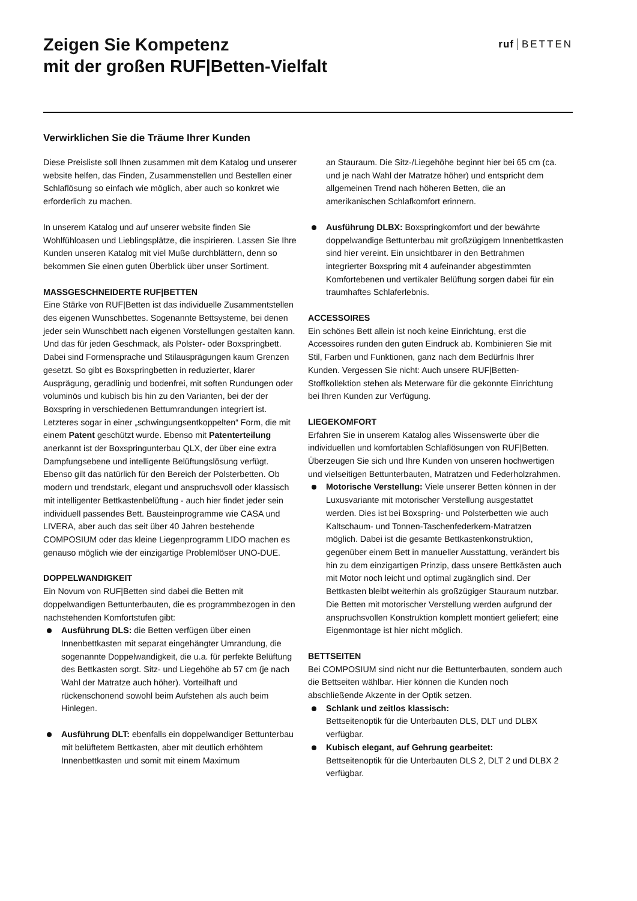Zeigen Sie Kompetenz
mit der großen RUF|Betten-Vielfalt
ruf BETTEN
Verwirklichen Sie die Träume Ihrer Kunden
Diese Preisliste soll Ihnen zusammen mit dem Katalog und unserer website helfen, das Finden, Zusammenstellen und Bestellen einer Schlaflösung so einfach wie möglich, aber auch so konkret wie erforderlich zu machen.
In unserem Katalog und auf unserer website finden Sie Wohlfühloasen und Lieblingsplätze, die inspirieren. Lassen Sie Ihre Kunden unseren Katalog mit viel Muße durchblättern, denn so bekommen Sie einen guten Überblick über unser Sortiment.
MASSGESCHNEIDERTE RUF|BETTEN
Eine Stärke von RUF|Betten ist das individuelle Zusammentstellen des eigenen Wunschbettes. Sogenannte Bettsysteme, bei denen jeder sein Wunschbett nach eigenen Vorstellungen gestalten kann. Und das für jeden Geschmack, als Polster- oder Boxspringbett. Dabei sind Formensprache und Stilausprägungen kaum Grenzen gesetzt. So gibt es Boxspringbetten in reduzierter, klarer Ausprägung, geradlinig und bodenfrei, mit soften Rundungen oder voluminös und kubisch bis hin zu den Varianten, bei der der Boxspring in verschiedenen Bettumrandungen integriert ist. Letzteres sogar in einer „schwingungsentkoppelten“ Form, die mit einem Patent geschützt wurde. Ebenso mit Patenterteilung anerkannt ist der Boxspringunterbau QLX, der über eine extra Dampfungsebene und intelligente Belüftungslösung verfügt.
Ebenso gilt das natürlich für den Bereich der Polsterbetten. Ob modern und trendstark, elegant und anspruchsvoll oder klassisch mit intelligenter Bettkastenbelüftung - auch hier findet jeder sein individuell passendes Bett. Bausteinprogramme wie CASA und LIVERA, aber auch das seit über 40 Jahren bestehende COMPOSIUM oder das kleine Liegenprogramm LIDO machen es genauso möglich wie der einzigartige Problemlöser UNO-DUE.
DOPPELWANDIGKEIT
Ein Novum von RUF|Betten sind dabei die Betten mit doppelwandigen Bettunterbauten, die es programmbezogen in den nachstehenden Komfortstufen gibt:
Ausführung DLS: die Betten verfügen über einen Innenbettkasten mit separat eingehängter Umrandung, die sogenannte Doppelwandigkeit, die u.a. für perfekte Belüftung des Bettkasten sorgt. Sitz- und Liegehöhe ab 57 cm (je nach Wahl der Matratze auch höher). Vorteilhaft und rückenschonend sowohl beim Aufstehen als auch beim Hinlegen.
Ausführung DLT: ebenfalls ein doppelwandiger Bettunterbau mit belüftetem Bettkasten, aber mit deutlich erhöhtem Innenbettkasten und somit mit einem Maximum
an Stauraum. Die Sitz-/Liegehöhe beginnt hier bei 65 cm (ca. und je nach Wahl der Matratze höher) und entspricht dem allgemeinen Trend nach höheren Betten, die an amerikanischen Schlafkomfort erinnern.
Ausführung DLBX: Boxspringkomfort und der bewährte doppelwandige Bettunterbau mit großzügigem Innenbettkasten sind hier vereint. Ein unsichtbarer in den Bettrahmen integrierter Boxspring mit 4 aufeinander abgestimmten Komfortebenen und vertikaler Belüftung sorgen dabei für ein traumhaftes Schlaferlebnis.
ACCESSOIRES
Ein schönes Bett allein ist noch keine Einrichtung, erst die Accessoires runden den guten Eindruck ab. Kombinieren Sie mit Stil, Farben und Funktionen, ganz nach dem Bedürfnis Ihrer Kunden. Vergessen Sie nicht: Auch unsere RUF|Betten-Stoffkollektion stehen als Meterware für die gekonnte Einrichtung bei Ihren Kunden zur Verfügung.
LIEGEKOMFORT
Erfahren Sie in unserem Katalog alles Wissenswerte über die individuellen und komfortablen Schlaflösungen von RUF|Betten. Überzeugen Sie sich und Ihre Kunden von unseren hochwertigen und vielseitigen Bettunterbauten, Matratzen und Federholzrahmen.
Motorische Verstellung: Viele unserer Betten können in der Luxusvariante mit motorischer Verstellung ausgestattet werden. Dies ist bei Boxspring- und Polsterbetten wie auch Kaltschaum- und Tonnen-Taschenfederkern-Matratzen möglich. Dabei ist die gesamte Bettkastenkonstruktion, gegenüber einem Bett in manueller Ausstattung, verändert bis hin zu dem einzigartigen Prinzip, dass unsere Bettkästen auch mit Motor noch leicht und optimal zugänglich sind. Der Bettkasten bleibt weiterhin als großzügiger Stauraum nutzbar. Die Betten mit motorischer Verstellung werden aufgrund der anspruchsvollen Konstruktion komplett montiert geliefert; eine Eigenmontage ist hier nicht möglich.
BETTSEITEN
Bei COMPOSIUM sind nicht nur die Bettunterbauten, sondern auch die Bettseiten wählbar. Hier können die Kunden noch abschließende Akzente in der Optik setzen.
Schlank und zeitlos klassisch:
Bettseitenoptik für die Unterbauten DLS, DLT und DLBX verfügbar.
Kubisch elegant, auf Gehrung gearbeitet:
Bettseitenoptik für die Unterbauten DLS 2, DLT 2 und DLBX 2 verfügbar.